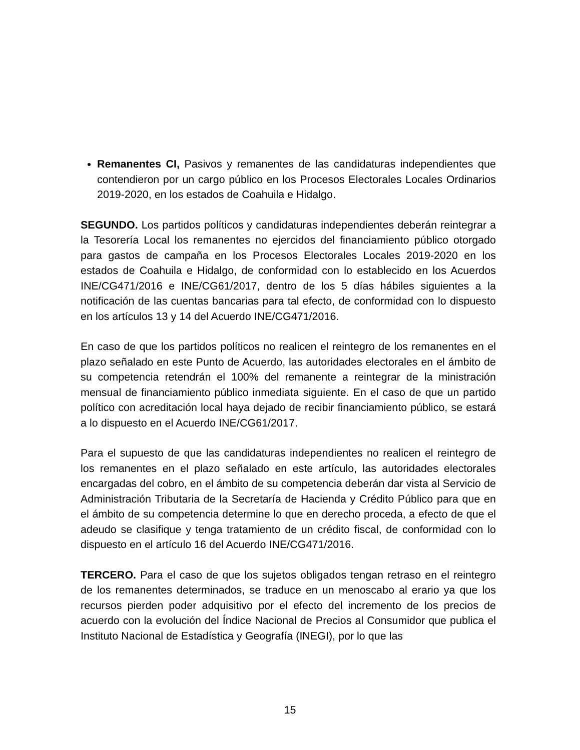Remanentes CI, Pasivos y remanentes de las candidaturas independientes que contendieron por un cargo público en los Procesos Electorales Locales Ordinarios 2019-2020, en los estados de Coahuila e Hidalgo.
SEGUNDO. Los partidos políticos y candidaturas independientes deberán reintegrar a la Tesorería Local los remanentes no ejercidos del financiamiento público otorgado para gastos de campaña en los Procesos Electorales Locales 2019-2020 en los estados de Coahuila e Hidalgo, de conformidad con lo establecido en los Acuerdos INE/CG471/2016 e INE/CG61/2017, dentro de los 5 días hábiles siguientes a la notificación de las cuentas bancarias para tal efecto, de conformidad con lo dispuesto en los artículos 13 y 14 del Acuerdo INE/CG471/2016.
En caso de que los partidos políticos no realicen el reintegro de los remanentes en el plazo señalado en este Punto de Acuerdo, las autoridades electorales en el ámbito de su competencia retendrán el 100% del remanente a reintegrar de la ministración mensual de financiamiento público inmediata siguiente. En el caso de que un partido político con acreditación local haya dejado de recibir financiamiento público, se estará a lo dispuesto en el Acuerdo INE/CG61/2017.
Para el supuesto de que las candidaturas independientes no realicen el reintegro de los remanentes en el plazo señalado en este artículo, las autoridades electorales encargadas del cobro, en el ámbito de su competencia deberán dar vista al Servicio de Administración Tributaria de la Secretaría de Hacienda y Crédito Público para que en el ámbito de su competencia determine lo que en derecho proceda, a efecto de que el adeudo se clasifique y tenga tratamiento de un crédito fiscal, de conformidad con lo dispuesto en el artículo 16 del Acuerdo INE/CG471/2016.
TERCERO. Para el caso de que los sujetos obligados tengan retraso en el reintegro de los remanentes determinados, se traduce en un menoscabo al erario ya que los recursos pierden poder adquisitivo por el efecto del incremento de los precios de acuerdo con la evolución del Índice Nacional de Precios al Consumidor que publica el Instituto Nacional de Estadística y Geografía (INEGI), por lo que las
15